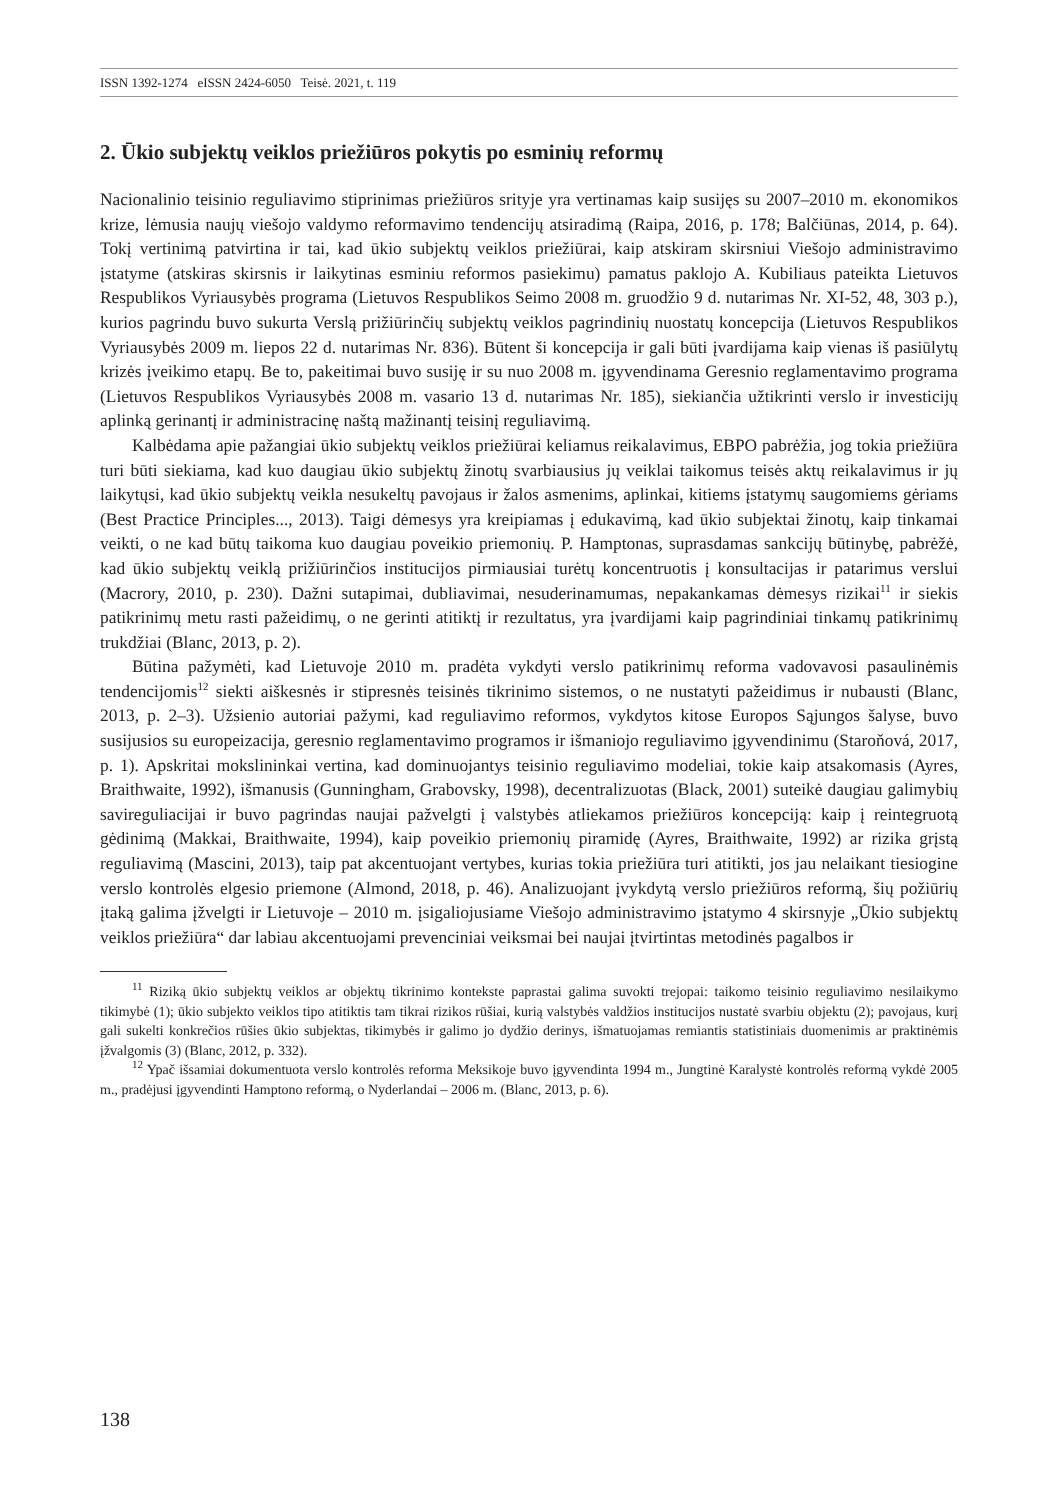ISSN 1392-1274 eISSN 2424-6050 Teisė. 2021, t. 119
2. Ūkio subjektų veiklos priežiūros pokytis po esminių reformų
Nacionalinio teisinio reguliavimo stiprinimas priežiūros srityje yra vertinamas kaip susijęs su 2007–2010 m. ekonomikos krize, lėmusia naujų viešojo valdymo reformavimo tendencijų atsiradimą (Raipa, 2016, p. 178; Balčiūnas, 2014, p. 64). Tokį vertinimą patvirtina ir tai, kad ūkio subjektų veiklos priežiūrai, kaip atskiram skirsniui Viešojo administravimo įstatyme (atskiras skirsnis ir laikytinas esminiu reformos pasiekimu) pamatus paklojo A. Kubiliaus pateikta Lietuvos Respublikos Vyriausybės programa (Lietuvos Respublikos Seimo 2008 m. gruodžio 9 d. nutarimas Nr. XI-52, 48, 303 p.), kurios pagrindu buvo sukurta Verslą prižiūrinčių subjektų veiklos pagrindinių nuostatų koncepcija (Lietuvos Respublikos Vyriausybės 2009 m. liepos 22 d. nutarimas Nr. 836). Būtent ši koncepcija ir gali būti įvardijama kaip vienas iš pasiūlytų krizės įveikimo etapų. Be to, pakeitimai buvo susiję ir su nuo 2008 m. įgyvendinama Geresnio reglamentavimo programa (Lietuvos Respublikos Vyriausybės 2008 m. vasario 13 d. nutarimas Nr. 185), siekiančia užtikrinti verslo ir investicijų aplinką gerinantį ir administracinę naštą mažinantį teisinį reguliavimą.
Kalbėdama apie pažangiai ūkio subjektų veiklos priežiūrai keliamus reikalavimus, EBPO pabrėžia, jog tokia priežiūra turi būti siekiama, kad kuo daugiau ūkio subjektų žinotų svarbiausius jų veiklai taikomus teisės aktų reikalavimus ir jų laikytųsi, kad ūkio subjektų veikla nesukeltų pavojaus ir žalos asmenims, aplinkai, kitiems įstatymų saugomiems gėriams (Best Practice Principles..., 2013). Taigi dėmesys yra kreipiamas į edukavimą, kad ūkio subjektai žinotų, kaip tinkamai veikti, o ne kad būtų taikoma kuo daugiau poveikio priemonių. P. Hamptonas, suprasdamas sankcijų būtinybę, pabrėžė, kad ūkio subjektų veiklą prižiūrinčios institucijos pirmiausiai turėtų koncentruotis į konsultacijas ir patarimus verslui (Macrory, 2010, p. 230). Dažni sutapimai, dubliavimai, nesuderinamumas, nepakankamas dėmesys rizikai<sup>11</sup> ir siekis patikrinimų metu rasti pažeidimų, o ne gerinti atitiktį ir rezultatus, yra įvardijami kaip pagrindiniai tinkamų patikrinimų trukdžiai (Blanc, 2013, p. 2).
Būtina pažymėti, kad Lietuvoje 2010 m. pradėta vykdyti verslo patikrinimų reforma vadovavosi pasaulinėmis tendencijomis<sup>12</sup> siekti aiškesnės ir stipresnės teisinės tikrinimo sistemos, o ne nustatyti pažeidimus ir nubausti (Blanc, 2013, p. 2–3). Užsienio autoriai pažymi, kad reguliavimo reformos, vykdytos kitose Europos Sąjungos šalyse, buvo susijusios su europeizacija, geresnio reglamentavimo programos ir išmaniojo reguliavimo įgyvendinimu (Staroňová, 2017, p. 1). Apskritai mokslininkai vertina, kad dominuojantys teisinio reguliavimo modeliai, tokie kaip atsakomasis (Ayres, Braithwaite, 1992), išmanusis (Gunningham, Grabovsky, 1998), decentralizuotas (Black, 2001) suteikė daugiau galimybių savireguliacijai ir buvo pagrindas naujai pažvelgti į valstybės atliekamos priežiūros koncepciją: kaip į reintegruotą gėdinimą (Makkai, Braithwaite, 1994), kaip poveikio priemonių piramidę (Ayres, Braithwaite, 1992) ar rizika grįstą reguliavimą (Mascini, 2013), taip pat akcentuojant vertybes, kurias tokia priežiūra turi atitikti, jos jau nelaikant tiesiogine verslo kontrolės elgesio priemone (Almond, 2018, p. 46). Analizuojant įvykdytą verslo priežiūros reformą, šių požiūrių įtaką galima įžvelgti ir Lietuvoje – 2010 m. įsigaliojusiame Viešojo administravimo įstatymo 4 skirsnyje „Ūkio subjektų veiklos priežiūra“ dar labiau akcentuojami prevenciniai veiksmai bei naujai įtvirtintas metodinės pagalbos ir
<sup>11</sup> Riziką ūkio subjektų veiklos ar objektų tikrinimo kontekste paprastai galima suvokti trejopai: taikomo teisinio reguliavimo nesilaikymo tikimybė (1); ūkio subjekto veiklos tipo atitiktis tam tikrai rizikos rūšiai, kurią valstybės valdžios institucijos nustatė svarbiu objektu (2); pavojaus, kurį gali sukelti konkrečios rūšies ūkio subjektas, tikimybės ir galimo jo dydžio derinys, išmatuojamas remiantis statistiniais duomenimis ar praktinėmis įžvalgomis (3) (Blanc, 2012, p. 332).
<sup>12</sup> Ypač išsamiai dokumentuota verslo kontrolės reforma Meksikoje buvo įgyvendinta 1994 m., Jungtinė Karalystė kontrolės reformą vykdė 2005 m., pradėjusi įgyvendinti Hamptono reformą, o Nyderlandai – 2006 m. (Blanc, 2013, p. 6).
138